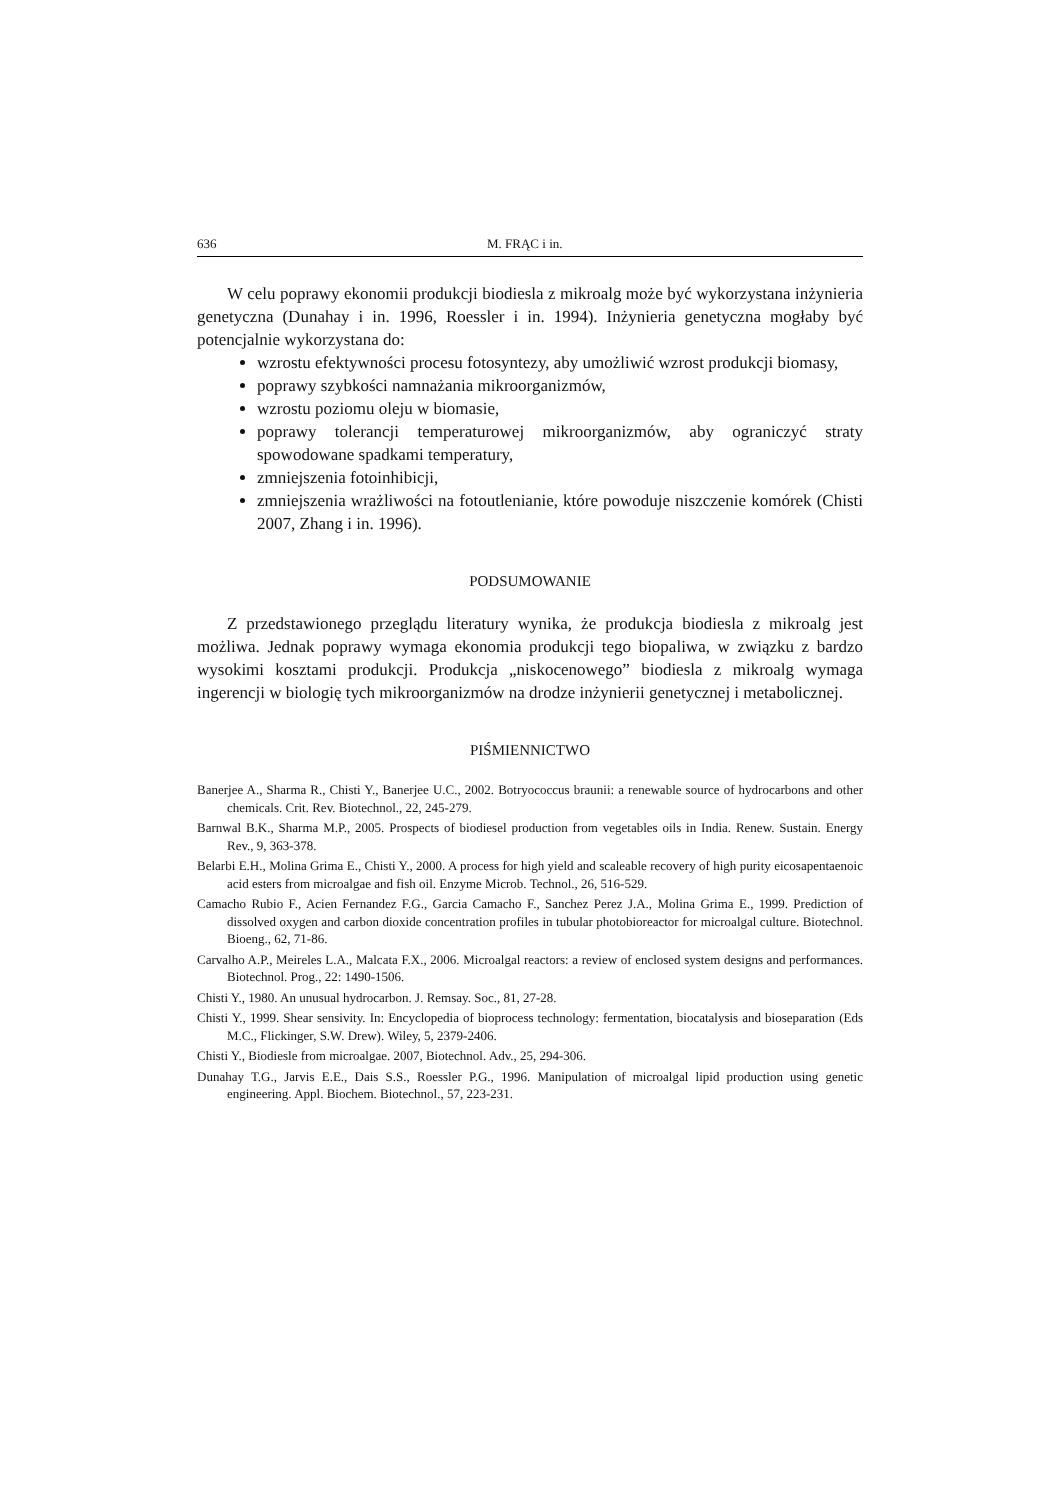636 M. FRĄC i in.
W celu poprawy ekonomii produkcji biodiesla z mikroalg może być wykorzystana inżynieria genetyczna (Dunahay i in. 1996, Roessler i in. 1994). Inżynieria genetyczna mogłaby być potencjalnie wykorzystana do:
wzrostu efektywności procesu fotosyntezy, aby umożliwić wzrost produkcji biomasy,
poprawy szybkości namnażania mikroorganizmów,
wzrostu poziomu oleju w biomasie,
poprawy tolerancji temperaturowej mikroorganizmów, aby ograniczyć straty spowodowane spadkami temperatury,
zmniejszenia fotoinhibicji,
zmniejszenia wrażliwości na fotoutlenianie, które powoduje niszczenie komórek (Chisti 2007, Zhang i in. 1996).
PODSUMOWANIE
Z przedstawionego przeglądu literatury wynika, że produkcja biodiesla z mikroalg jest możliwa. Jednak poprawy wymaga ekonomia produkcji tego biopaliwa, w związku z bardzo wysokimi kosztami produkcji. Produkcja „niskocenowego” biodiesla z mikroalg wymaga ingerencji w biologię tych mikroorganizmów na drodze inżynierii genetycznej i metabolicznej.
PIŚMIENNICTWO
Banerjee A., Sharma R., Chisti Y., Banerjee U.C., 2002. Botryococcus braunii: a renewable source of hydrocarbons and other chemicals. Crit. Rev. Biotechnol., 22, 245-279.
Barnwal B.K., Sharma M.P., 2005. Prospects of biodiesel production from vegetables oils in India. Renew. Sustain. Energy Rev., 9, 363-378.
Belarbi E.H., Molina Grima E., Chisti Y., 2000. A process for high yield and scaleable recovery of high purity eicosapentaenoic acid esters from microalgae and fish oil. Enzyme Microb. Technol., 26, 516-529.
Camacho Rubio F., Acien Fernandez F.G., Garcia Camacho F., Sanchez Perez J.A., Molina Grima E., 1999. Prediction of dissolved oxygen and carbon dioxide concentration profiles in tubular photobioreactor for microalgal culture. Biotechnol. Bioeng., 62, 71-86.
Carvalho A.P., Meireles L.A., Malcata F.X., 2006. Microalgal reactors: a review of enclosed system designs and performances. Biotechnol. Prog., 22: 1490-1506.
Chisti Y., 1980. An unusual hydrocarbon. J. Remsay. Soc., 81, 27-28.
Chisti Y., 1999. Shear sensivity. In: Encyclopedia of bioprocess technology: fermentation, biocatalysis and bioseparation (Eds M.C., Flickinger, S.W. Drew). Wiley, 5, 2379-2406.
Chisti Y., Biodiesle from microalgae. 2007, Biotechnol. Adv., 25, 294-306.
Dunahay T.G., Jarvis E.E., Dais S.S., Roessler P.G., 1996. Manipulation of microalgal lipid production using genetic engineering. Appl. Biochem. Biotechnol., 57, 223-231.